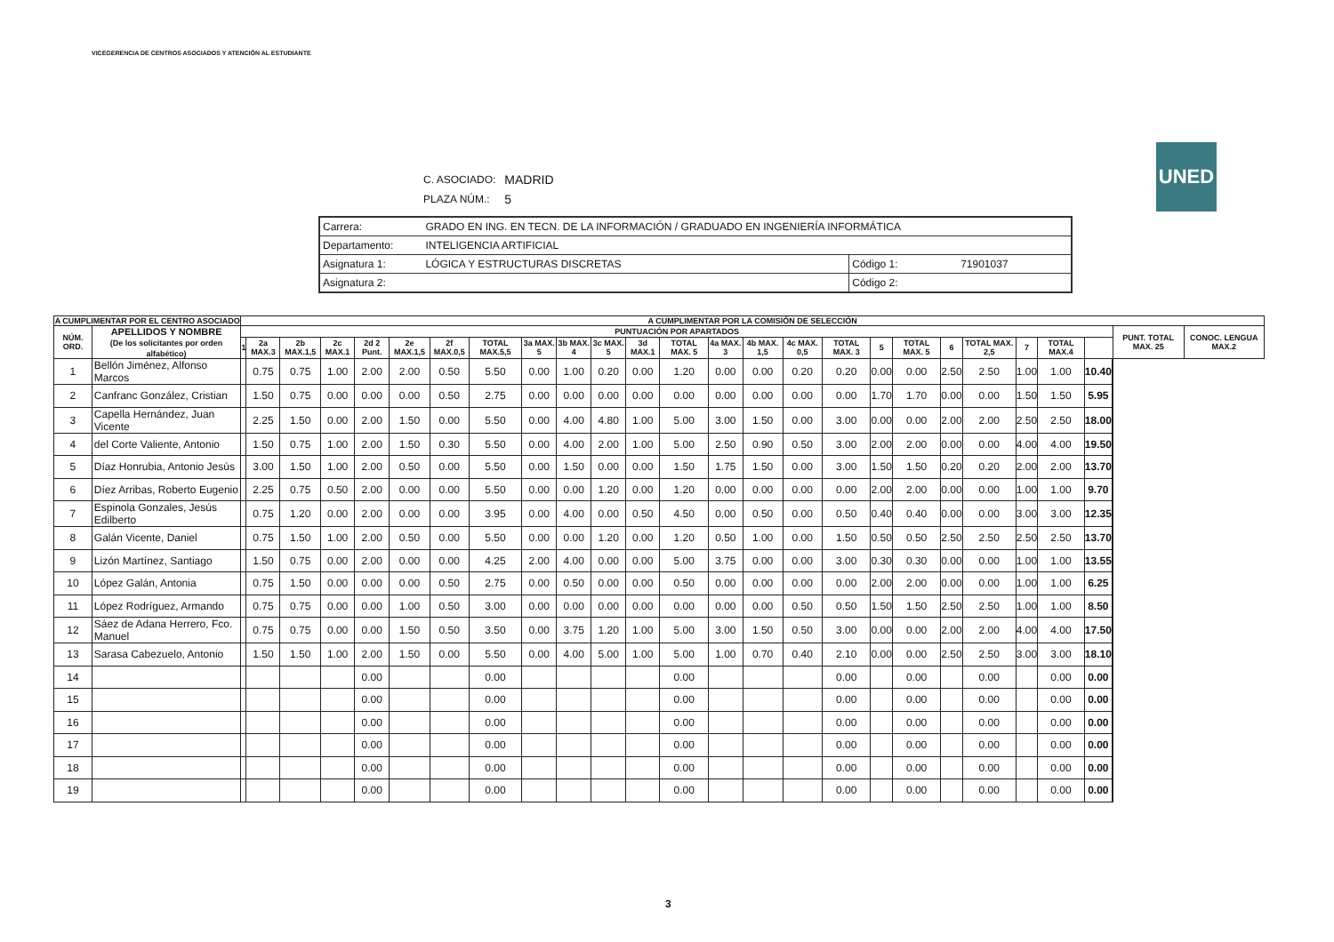VICEGERENCIA DE CENTROS ASOCIADOS Y ATENCIÓN AL ESTUDIANTE
UNED
| C. ASOCIADO: | MADRID |
| PLAZA NÚM.: | 5 |
| Carrera: | GRADO EN ING. EN TECN. DE LA INFORMACIÓN / GRADUADO EN INGENIERÍA INFORMÁTICA | | |
| Departamento: | INTELIGENCIA ARTIFICIAL | | |
| Asignatura 1: | LÓGICA Y ESTRUCTURAS DISCRETAS | Código 1: | 71901037 |
| Asignatura 2: | | Código 2: | |
| A CUMPLIMENTAR POR EL CENTRO ASOCIADO | | A CUMPLIMENTAR POR LA COMISIÓN DE SELECCIÓN | | | | | | | | | | | | | | | | | | | | | | | | | | |
| --- | --- | --- | --- | --- | --- | --- | --- | --- | --- | --- | --- | --- | --- | --- | --- | --- | --- | --- | --- | --- | --- | --- | --- | --- | --- | --- | --- | --- |
| NÚM. ORD. | APELLIDOS Y NOMBRE (De los solicitantes por orden alfabético) | PUNTUACIÓN POR APARTADOS | | | | | | | | | | | | | | | | | | | | | | | | | PUNT. TOTAL MAX. 25 | CONOC. LENGUA MAX.2 |
| | | 1 | 2a MAX.3 | 2b MAX.1,5 | 2c MAX.1 | 2d 2 Punt. | 2e MAX.1,5 | 2f MAX.0,5 | TOTAL MAX.5,5 | 3a MAX. 5 | 3b MAX. 4 | 3c MAX. 5 | 3d MAX.1 | TOTAL MAX. 5 | 4a MAX. 3 | 4b MAX. 1,5 | 4c MAX. 0,5 | TOTAL MAX. 3 | 5 | TOTAL MAX. 5 | 6 | TOTAL MAX. 2,5 | 7 | TOTAL MAX.4 | | | | |
| 1 | Bellón Jiménez, Alfonso Marcos | | 0.75 | 0.75 | 1.00 | 2.00 | 2.00 | 0.50 | 5.50 | 0.00 | 1.00 | 0.20 | 0.00 | 1.20 | 0.00 | 0.00 | 0.20 | 0.20 | 0.00 | 0.00 | 2.50 | 2.50 | 1.00 | 1.00 | 10.40 | | | |
| 2 | Canfranc González, Cristian | | 1.50 | 0.75 | 0.00 | 0.00 | 0.00 | 0.50 | 2.75 | 0.00 | 0.00 | 0.00 | 0.00 | 0.00 | 0.00 | 0.00 | 0.00 | 0.00 | 1.70 | 1.70 | 0.00 | 0.00 | 1.50 | 1.50 | 5.95 | | | |
| 3 | Capella Hernández, Juan Vicente | | 2.25 | 1.50 | 0.00 | 2.00 | 1.50 | 0.00 | 5.50 | 0.00 | 4.00 | 4.80 | 1.00 | 5.00 | 3.00 | 1.50 | 0.00 | 3.00 | 0.00 | 0.00 | 2.00 | 2.00 | 2.50 | 2.50 | 18.00 | | | |
| 4 | del Corte Valiente, Antonio | | 1.50 | 0.75 | 1.00 | 2.00 | 1.50 | 0.30 | 5.50 | 0.00 | 4.00 | 2.00 | 1.00 | 5.00 | 2.50 | 0.90 | 0.50 | 3.00 | 2.00 | 2.00 | 0.00 | 0.00 | 4.00 | 4.00 | 19.50 | | | |
| 5 | Díaz Honrubia, Antonio Jesús | | 3.00 | 1.50 | 1.00 | 2.00 | 0.50 | 0.00 | 5.50 | 0.00 | 1.50 | 0.00 | 0.00 | 1.50 | 1.75 | 1.50 | 0.00 | 3.00 | 1.50 | 1.50 | 0.20 | 0.20 | 2.00 | 2.00 | 13.70 | | | |
| 6 | Díez Arribas, Roberto Eugenio | | 2.25 | 0.75 | 0.50 | 2.00 | 0.00 | 0.00 | 5.50 | 0.00 | 0.00 | 1.20 | 0.00 | 1.20 | 0.00 | 0.00 | 0.00 | 0.00 | 2.00 | 2.00 | 0.00 | 0.00 | 1.00 | 1.00 | 9.70 | | | |
| 7 | Espinola Gonzales, Jesús Edilberto | | 0.75 | 1.20 | 0.00 | 2.00 | 0.00 | 0.00 | 3.95 | 0.00 | 4.00 | 0.00 | 0.50 | 4.50 | 0.00 | 0.50 | 0.00 | 0.50 | 0.40 | 0.40 | 0.00 | 0.00 | 3.00 | 3.00 | 12.35 | | | |
| 8 | Galán Vicente, Daniel | | 0.75 | 1.50 | 1.00 | 2.00 | 0.50 | 0.00 | 5.50 | 0.00 | 0.00 | 1.20 | 0.00 | 1.20 | 0.50 | 1.00 | 0.00 | 1.50 | 0.50 | 0.50 | 2.50 | 2.50 | 2.50 | 2.50 | 13.70 | | | |
| 9 | Lizón Martínez, Santiago | | 1.50 | 0.75 | 0.00 | 2.00 | 0.00 | 0.00 | 4.25 | 2.00 | 4.00 | 0.00 | 0.00 | 5.00 | 3.75 | 0.00 | 0.00 | 3.00 | 0.30 | 0.30 | 0.00 | 0.00 | 1.00 | 1.00 | 13.55 | | | |
| 10 | López Galán, Antonia | | 0.75 | 1.50 | 0.00 | 0.00 | 0.00 | 0.50 | 2.75 | 0.00 | 0.50 | 0.00 | 0.00 | 0.50 | 0.00 | 0.00 | 0.00 | 0.00 | 2.00 | 2.00 | 0.00 | 0.00 | 1.00 | 1.00 | 6.25 | | | |
| 11 | López Rodríguez, Armando | | 0.75 | 0.75 | 0.00 | 0.00 | 1.00 | 0.50 | 3.00 | 0.00 | 0.00 | 0.00 | 0.00 | 0.00 | 0.00 | 0.00 | 0.50 | 0.50 | 1.50 | 1.50 | 2.50 | 2.50 | 1.00 | 1.00 | 8.50 | | | |
| 12 | Sáez de Adana Herrero, Fco. Manuel | | 0.75 | 0.75 | 0.00 | 0.00 | 1.50 | 0.50 | 3.50 | 0.00 | 3.75 | 1.20 | 1.00 | 5.00 | 3.00 | 1.50 | 0.50 | 3.00 | 0.00 | 0.00 | 2.00 | 2.00 | 4.00 | 4.00 | 17.50 | | | |
| 13 | Sarasa Cabezuelo, Antonio | | 1.50 | 1.50 | 1.00 | 2.00 | 1.50 | 0.00 | 5.50 | 0.00 | 4.00 | 5.00 | 1.00 | 5.00 | 1.00 | 0.70 | 0.40 | 2.10 | 0.00 | 0.00 | 2.50 | 2.50 | 3.00 | 3.00 | 18.10 | | | |
| 14 | | | | | | 0.00 | | | 0.00 | | | | | 0.00 | | | | 0.00 | | 0.00 | | 0.00 | | 0.00 | 0.00 | | | |
| 15 | | | | | | 0.00 | | | 0.00 | | | | | 0.00 | | | | 0.00 | | 0.00 | | 0.00 | | 0.00 | 0.00 | | | |
| 16 | | | | | | 0.00 | | | 0.00 | | | | | 0.00 | | | | 0.00 | | 0.00 | | 0.00 | | 0.00 | 0.00 | | | |
| 17 | | | | | | 0.00 | | | 0.00 | | | | | 0.00 | | | | 0.00 | | 0.00 | | 0.00 | | 0.00 | 0.00 | | | |
| 18 | | | | | | 0.00 | | | 0.00 | | | | | 0.00 | | | | 0.00 | | 0.00 | | 0.00 | | 0.00 | 0.00 | | | |
| 19 | | | | | | 0.00 | | | 0.00 | | | | | 0.00 | | | | 0.00 | | 0.00 | | 0.00 | | 0.00 | 0.00 | | | |
3